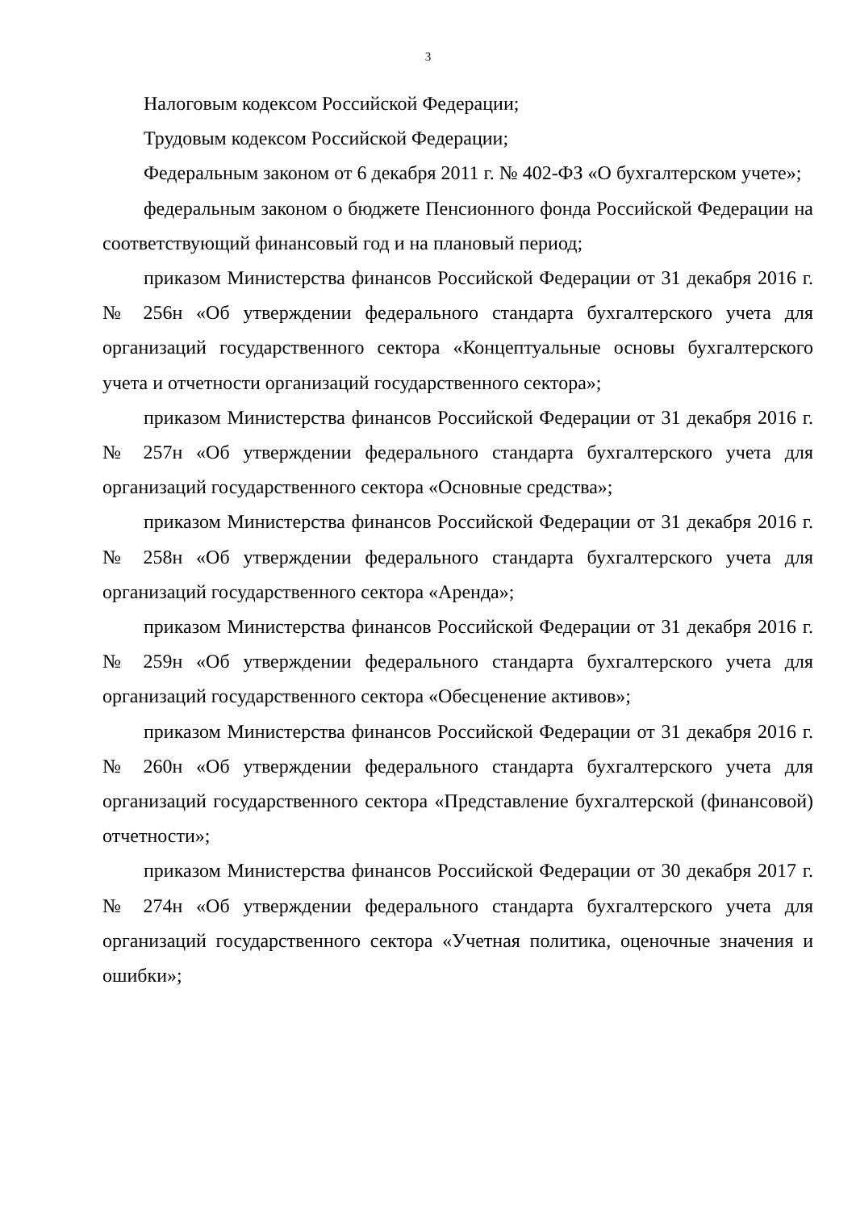3
Налоговым кодексом Российской Федерации;
Трудовым кодексом Российской Федерации;
Федеральным законом от 6 декабря 2011 г. № 402-ФЗ «О бухгалтерском учете»;
федеральным законом о бюджете Пенсионного фонда Российской Федерации на соответствующий финансовый год и на плановый период;
приказом Министерства финансов Российской Федерации от 31 декабря 2016 г. № 256н «Об утверждении федерального стандарта бухгалтерского учета для организаций государственного сектора «Концептуальные основы бухгалтерского учета и отчетности организаций государственного сектора»;
приказом Министерства финансов Российской Федерации от 31 декабря 2016 г. № 257н «Об утверждении федерального стандарта бухгалтерского учета для организаций государственного сектора «Основные средства»;
приказом Министерства финансов Российской Федерации от 31 декабря 2016 г. № 258н «Об утверждении федерального стандарта бухгалтерского учета для организаций государственного сектора «Аренда»;
приказом Министерства финансов Российской Федерации от 31 декабря 2016 г. № 259н «Об утверждении федерального стандарта бухгалтерского учета для организаций государственного сектора «Обесценение активов»;
приказом Министерства финансов Российской Федерации от 31 декабря 2016 г. № 260н «Об утверждении федерального стандарта бухгалтерского учета для организаций государственного сектора «Представление бухгалтерской (финансовой) отчетности»;
приказом Министерства финансов Российской Федерации от 30 декабря 2017 г. № 274н «Об утверждении федерального стандарта бухгалтерского учета для организаций государственного сектора «Учетная политика, оценочные значения и ошибки»;